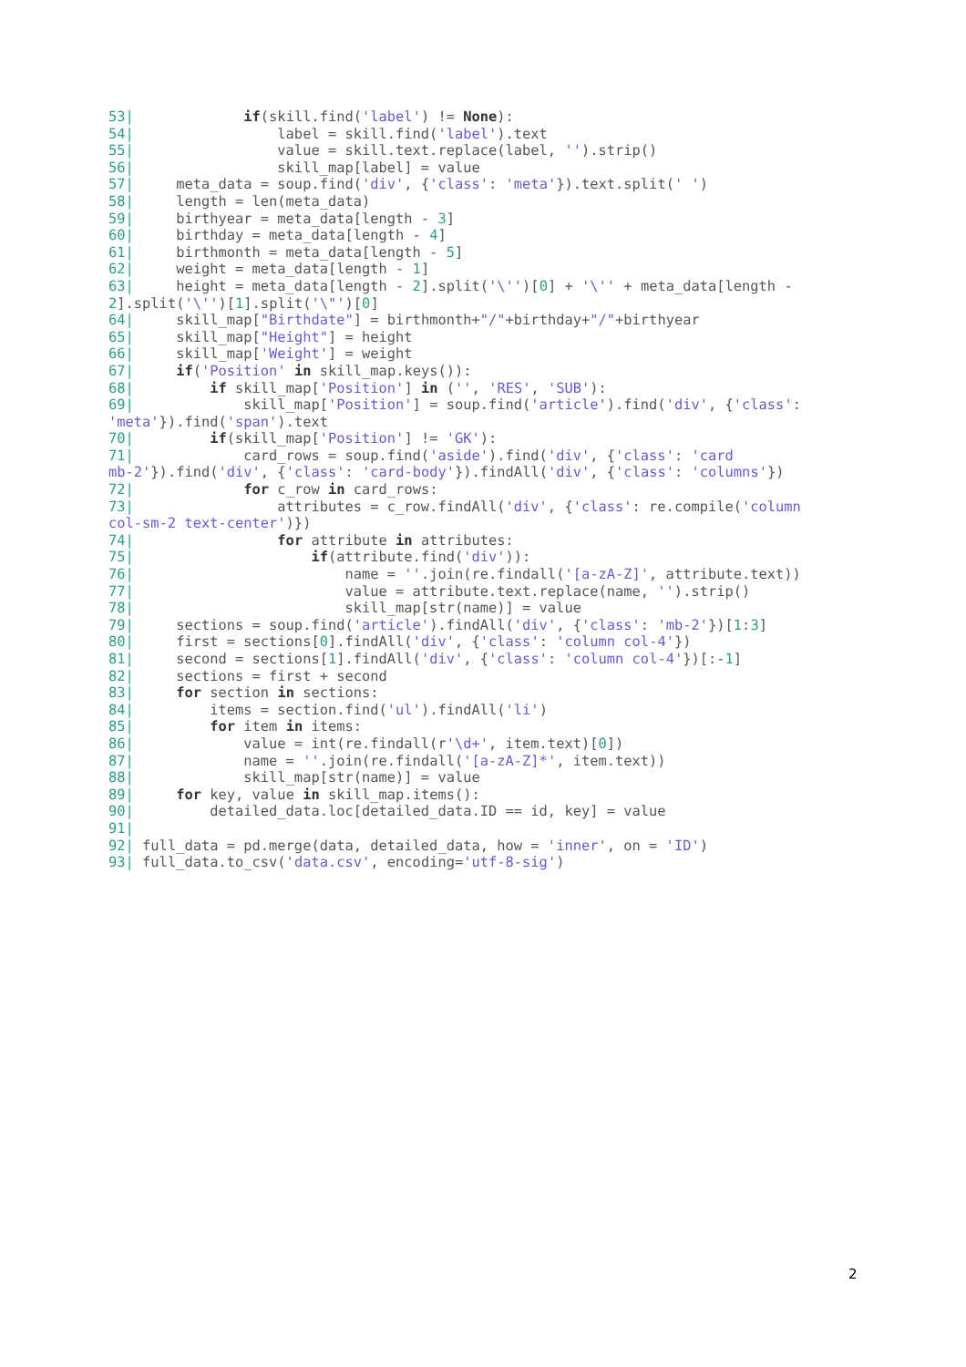53|             if(skill.find('label') != None):
54|                 label = skill.find('label').text
55|                 value = skill.text.replace(label, '').strip()
56|                 skill_map[label] = value
57|     meta_data = soup.find('div', {'class': 'meta'}).text.split(' ')
58|     length = len(meta_data)
59|     birthyear = meta_data[length - 3]
60|     birthday = meta_data[length - 4]
61|     birthmonth = meta_data[length - 5]
62|     weight = meta_data[length - 1]
63|     height = meta_data[length - 2].split('\'')[0] + '\'' + meta_data[length -
2].split('\'')[1].split('\"')[0]
64|     skill_map["Birthdate"] = birthmonth+"/"+birthday+"/"+birthyear
65|     skill_map["Height"] = height
66|     skill_map['Weight'] = weight
67|     if('Position' in skill_map.keys()):
68|         if skill_map['Position'] in ('', 'RES', 'SUB'):
69|             skill_map['Position'] = soup.find('article').find('div', {'class':
'meta'}).find('span').text
70|         if(skill_map['Position'] != 'GK'):
71|             card_rows = soup.find('aside').find('div', {'class': 'card
mb-2'}).find('div', {'class': 'card-body'}).findAll('div', {'class': 'columns'})
72|             for c_row in card_rows:
73|                 attributes = c_row.findAll('div', {'class': re.compile('column
col-sm-2 text-center')})
74|                 for attribute in attributes:
75|                     if(attribute.find('div')):
76|                         name = ''.join(re.findall('[a-zA-Z]', attribute.text))
77|                         value = attribute.text.replace(name, '').strip()
78|                         skill_map[str(name)] = value
79|     sections = soup.find('article').findAll('div', {'class': 'mb-2'})[1:3]
80|     first = sections[0].findAll('div', {'class': 'column col-4'})
81|     second = sections[1].findAll('div', {'class': 'column col-4'})[:-1]
82|     sections = first + second
83|     for section in sections:
84|         items = section.find('ul').findAll('li')
85|         for item in items:
86|             value = int(re.findall(r'\d+', item.text)[0])
87|             name = ''.join(re.findall('[a-zA-Z]*', item.text))
88|             skill_map[str(name)] = value
89|     for key, value in skill_map.items():
90|         detailed_data.loc[detailed_data.ID == id, key] = value
91|
92| full_data = pd.merge(data, detailed_data, how = 'inner', on = 'ID')
93| full_data.to_csv('data.csv', encoding='utf-8-sig')
2